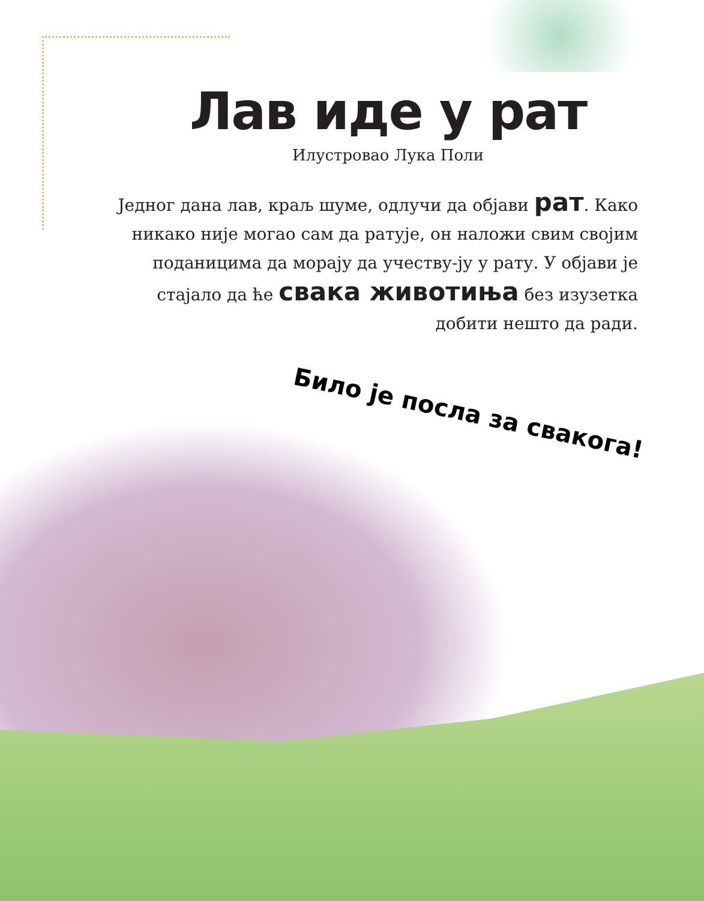Лав иде у рат
Илустровао Лука Поли
Једног дана лав, краљ шуме, одлучи да објави рат. Како никако није могао сам да ратује, он наложи свим својим поданицима да морају да учеству-ју у рату. У објави је стајало да ће свака животиња без изузетка добити нешто да ради.
Било је посла за свакога!